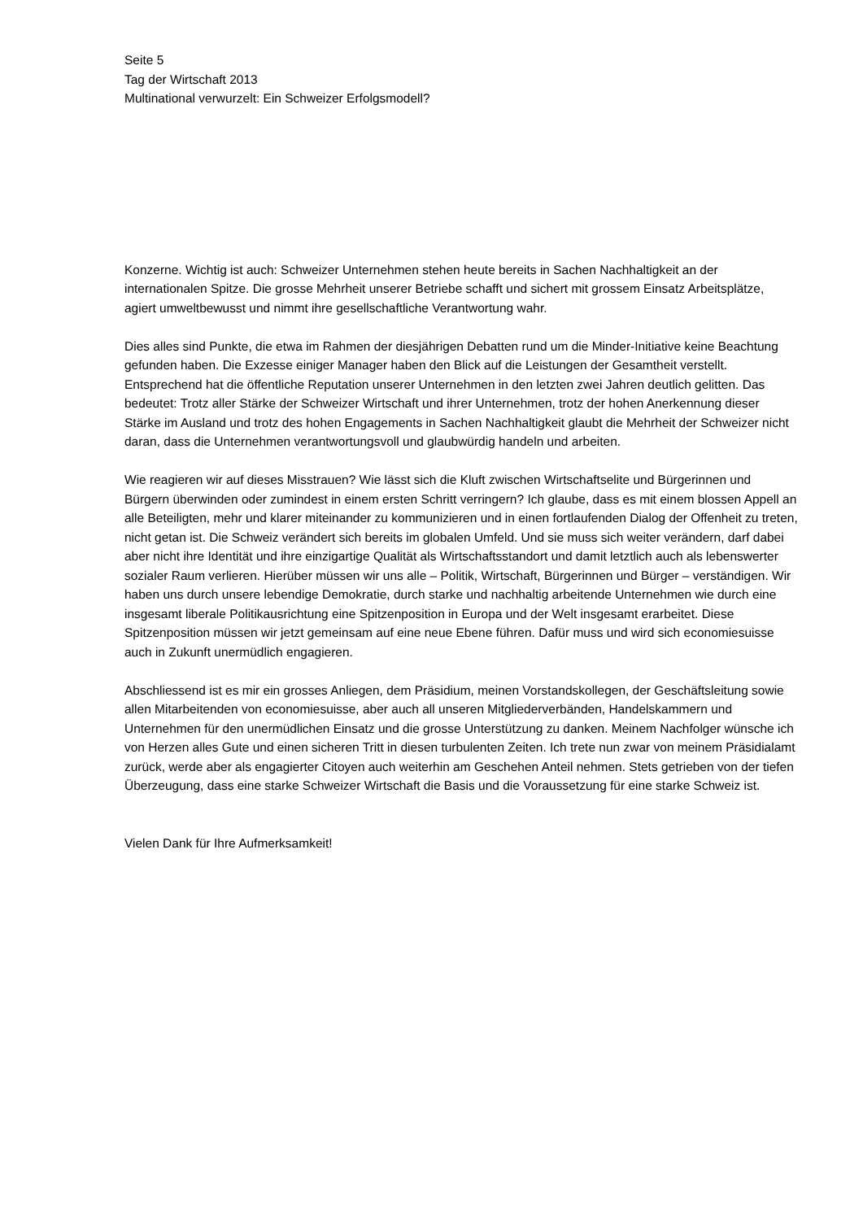Seite 5
Tag der Wirtschaft 2013
Multinational verwurzelt: Ein Schweizer Erfolgsmodell?
Konzerne. Wichtig ist auch: Schweizer Unternehmen stehen heute bereits in Sachen Nachhaltigkeit an der internationalen Spitze. Die grosse Mehrheit unserer Betriebe schafft und sichert mit grossem Einsatz Arbeitsplätze, agiert umweltbewusst und nimmt ihre gesellschaftliche Verantwortung wahr.
Dies alles sind Punkte, die etwa im Rahmen der diesjährigen Debatten rund um die Minder-Initiative keine Beachtung gefunden haben. Die Exzesse einiger Manager haben den Blick auf die Leistungen der Gesamtheit verstellt. Entsprechend hat die öffentliche Reputation unserer Unternehmen in den letzten zwei Jahren deutlich gelitten. Das bedeutet: Trotz aller Stärke der Schweizer Wirtschaft und ihrer Unternehmen, trotz der hohen Anerkennung dieser Stärke im Ausland und trotz des hohen Engagements in Sachen Nachhaltigkeit glaubt die Mehrheit der Schweizer nicht daran, dass die Unternehmen verantwortungsvoll und glaubwürdig handeln und arbeiten.
Wie reagieren wir auf dieses Misstrauen? Wie lässt sich die Kluft zwischen Wirtschaftselite und Bürgerinnen und Bürgern überwinden oder zumindest in einem ersten Schritt verringern? Ich glaube, dass es mit einem blossen Appell an alle Beteiligten, mehr und klarer miteinander zu kommunizieren und in einen fortlaufenden Dialog der Offenheit zu treten, nicht getan ist. Die Schweiz verändert sich bereits im globalen Umfeld. Und sie muss sich weiter verändern, darf dabei aber nicht ihre Identität und ihre einzigartige Qualität als Wirtschaftsstandort und damit letztlich auch als lebenswerter sozialer Raum verlieren. Hierüber müssen wir uns alle – Politik, Wirtschaft, Bürgerinnen und Bürger – verständigen. Wir haben uns durch unsere lebendige Demokratie, durch starke und nachhaltig arbeitende Unternehmen wie durch eine insgesamt liberale Politikausrichtung eine Spitzenposition in Europa und der Welt insgesamt erarbeitet. Diese Spitzenposition müssen wir jetzt gemeinsam auf eine neue Ebene führen. Dafür muss und wird sich economiesuisse auch in Zukunft unermüdlich engagieren.
Abschliessend ist es mir ein grosses Anliegen, dem Präsidium, meinen Vorstandskollegen, der Geschäftsleitung sowie allen Mitarbeitenden von economiesuisse, aber auch all unseren Mitgliederverbänden, Handelskammern und Unternehmen für den unermüdlichen Einsatz und die grosse Unterstützung zu danken. Meinem Nachfolger wünsche ich von Herzen alles Gute und einen sicheren Tritt in diesen turbulenten Zeiten. Ich trete nun zwar von meinem Präsidialamt zurück, werde aber als engagierter Citoyen auch weiterhin am Geschehen Anteil nehmen. Stets getrieben von der tiefen Überzeugung, dass eine starke Schweizer Wirtschaft die Basis und die Voraussetzung für eine starke Schweiz ist.
Vielen Dank für Ihre Aufmerksamkeit!